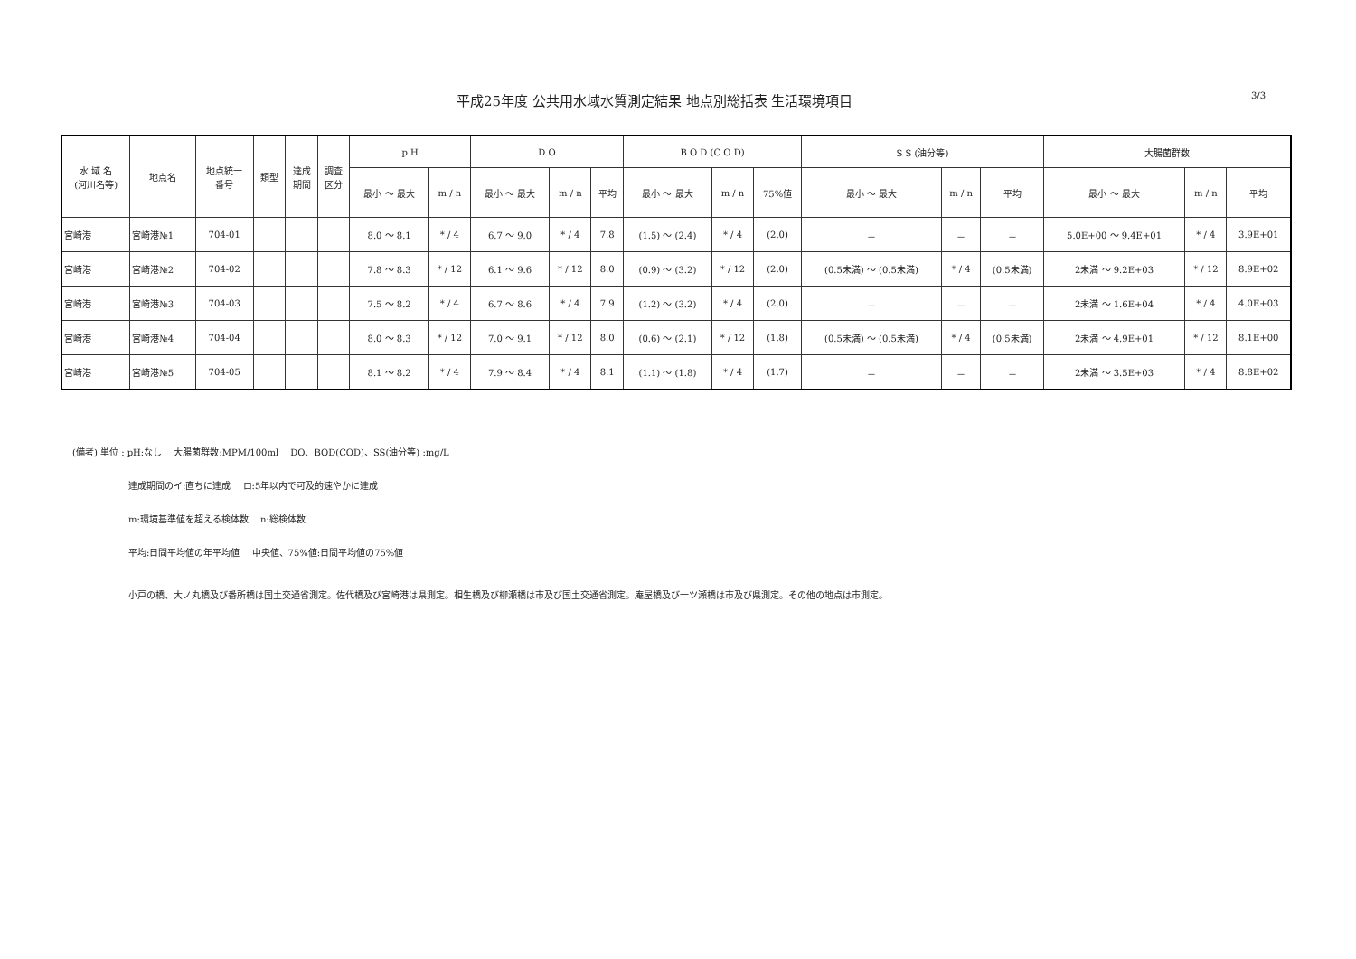平成25年度 公共用水域水質測定結果 地点別総括表 生活環境項目
3/3
| 水 域 名 (河川名等) | 地点名 | 地点統一 番号 | 類型 | 達成 期間 | 調査 区分 | p H | | D O | | | B O D (C O D) | | | S S (油分等) | | | 大腸菌群数 | | |
| --- | --- | --- | --- | --- | --- | --- | --- | --- | --- | --- | --- | --- | --- | --- | --- | --- | --- | --- | --- |
| | | | | | | 最小 ～ 最大 | m / n | 最小 ～ 最大 | m / n | 平均 | 最小 ～ 最大 | m / n | 75%値 | 最小 ～ 最大 | m / n | 平均 | 最小 ～ 最大 | m / n | 平均 |
| 宮崎港 | 宮崎港№1 | 704-01 | | | | 8.0 ～ 8.1 | * / 4 | 6.7 ～ 9.0 | * / 4 | 7.8 | (1.5) ～ (2.4) | * / 4 | (2.0) | － | － | － | 5.0E+00 ～ 9.4E+01 | * / 4 | 3.9E+01 |
| 宮崎港 | 宮崎港№2 | 704-02 | | | | 7.8 ～ 8.3 | * / 12 | 6.1 ～ 9.6 | * / 12 | 8.0 | (0.9) ～ (3.2) | * / 12 | (2.0) | (0.5未満) ～ (0.5未満) | * / 4 | (0.5未満) | 2未満 ～ 9.2E+03 | * / 12 | 8.9E+02 |
| 宮崎港 | 宮崎港№3 | 704-03 | | | | 7.5 ～ 8.2 | * / 4 | 6.7 ～ 8.6 | * / 4 | 7.9 | (1.2) ～ (3.2) | * / 4 | (2.0) | － | － | － | 2未満 ～ 1.6E+04 | * / 4 | 4.0E+03 |
| 宮崎港 | 宮崎港№4 | 704-04 | | | | 8.0 ～ 8.3 | * / 12 | 7.0 ～ 9.1 | * / 12 | 8.0 | (0.6) ～ (2.1) | * / 12 | (1.8) | (0.5未満) ～ (0.5未満) | * / 4 | (0.5未満) | 2未満 ～ 4.9E+01 | * / 12 | 8.1E+00 |
| 宮崎港 | 宮崎港№5 | 704-05 | | | | 8.1 ～ 8.2 | * / 4 | 7.9 ～ 8.4 | * / 4 | 8.1 | (1.1) ～ (1.8) | * / 4 | (1.7) | － | － | － | 2未満 ～ 3.5E+03 | * / 4 | 8.8E+02 |
(備考) 単位 : pH:なし　 大腸菌群数:MPM/100ml　 DO、BOD(COD)、SS(油分等) :mg/L
達成期間のイ:直ちに達成　 ロ:5年以内で可及的速やかに達成
m:環境基準値を超える検体数　 n:総検体数
平均:日間平均値の年平均値　 中央値、75%値:日間平均値の75%値
小戸の橋、大ノ丸橋及び番所橋は国土交通省測定。佐代橋及び宮崎港は県測定。相生橋及び柳瀬橋は市及び国土交通省測定。庵屋橋及び一ツ瀬橋は市及び県測定。その他の地点は市測定。